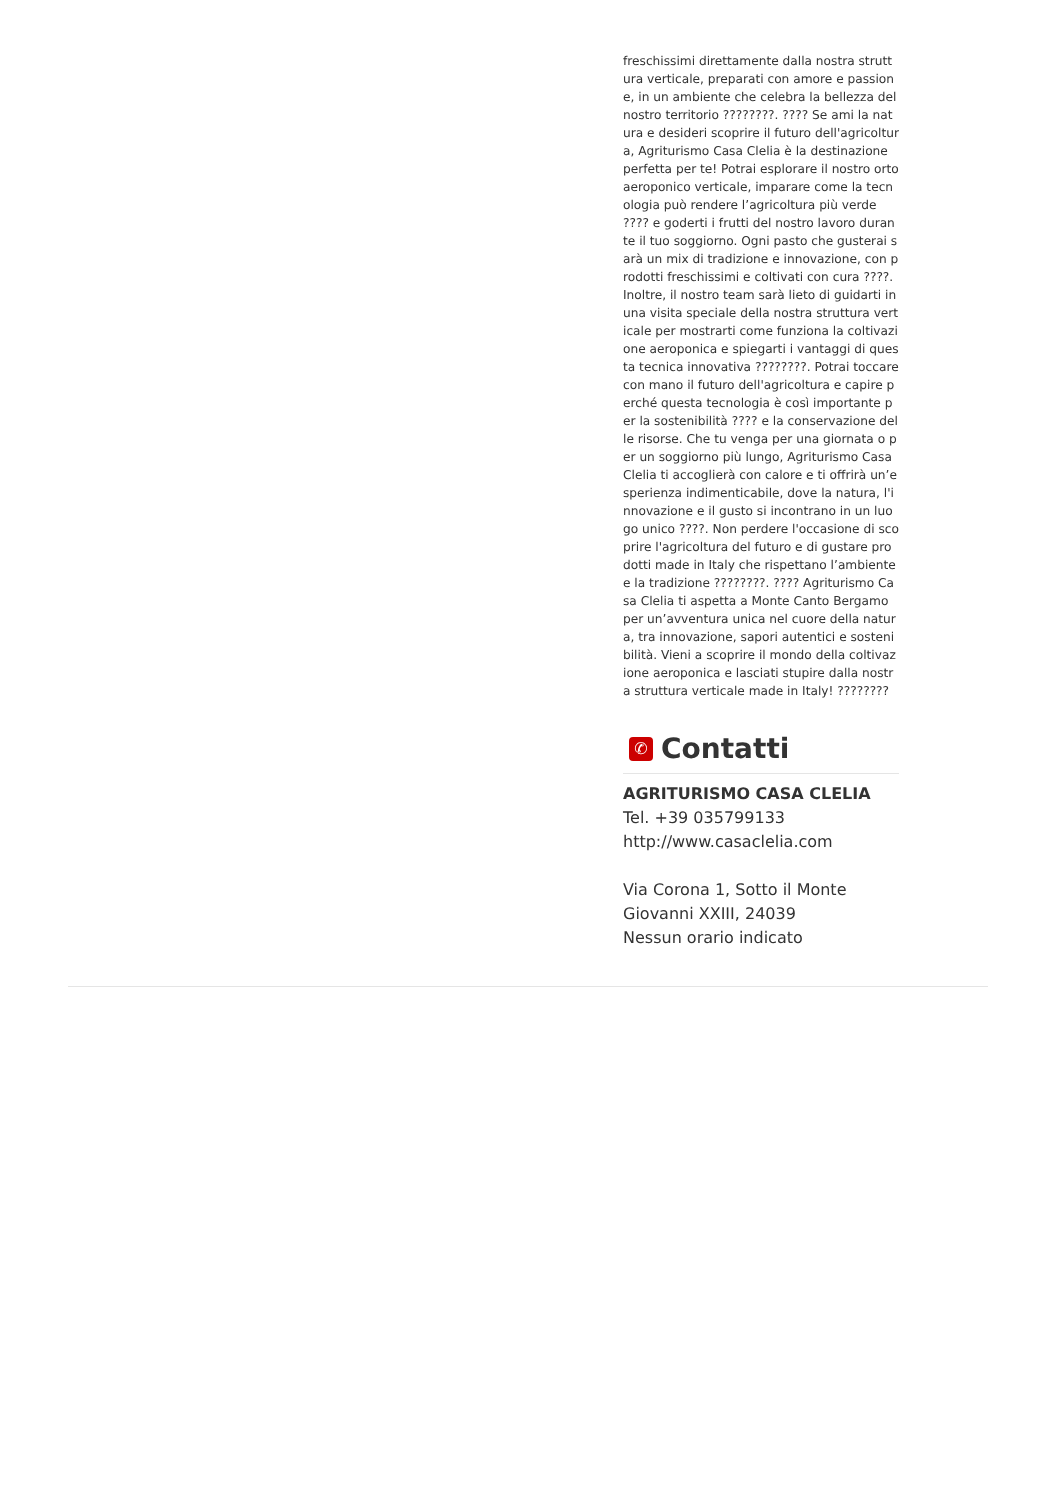freschissimi direttamente dalla nostra struttura verticale, preparati con amore e passione, in un ambiente che celebra la bellezza del nostro territorio ????????. ???? Se ami la natura e desideri scoprire il futuro dell'agricoltura, Agriturismo Casa Clelia è la destinazione perfetta per te! Potrai esplorare il nostro orto aeroponico verticale, imparare come la tecnologia può rendere l’agricoltura più verde ???? e goderti i frutti del nostro lavoro durante il tuo soggiorno. Ogni pasto che gusterai sarà un mix di tradizione e innovazione, con prodotti freschissimi e coltivati con cura ????. Inoltre, il nostro team sarà lieto di guidarti in una visita speciale della nostra struttura verticale per mostrarti come funziona la coltivazione aeroponica e spiegarti i vantaggi di questa tecnica innovativa ????????. Potrai toccare con mano il futuro dell'agricoltura e capire perché questa tecnologia è così importante per la sostenibilità ???? e la conservazione delle risorse. Che tu venga per una giornata o per un soggiorno più lungo, Agriturismo Casa Clelia ti accoglierà con calore e ti offrirà un’esperienza indimenticabile, dove la natura, l'innovazione e il gusto si incontrano in un luogo unico ????. Non perdere l'occasione di scoprire l'agricoltura del futuro e di gustare prodotti made in Italy che rispettano l’ambiente e la tradizione ????????. ???? Agriturismo Casa Clelia ti aspetta a Monte Canto Bergamo per un’avventura unica nel cuore della natura, tra innovazione, sapori autentici e sostenibilità. Vieni a scoprire il mondo della coltivazione aeroponica e lasciati stupire dalla nostra struttura verticale made in Italy! ????????
✆ Contatti
AGRITURISMO CASA CLELIA
Tel. +39 035799133
http://www.casaclelia.com
Via Corona 1, Sotto il Monte Giovanni XXIII, 24039
Nessun orario indicato